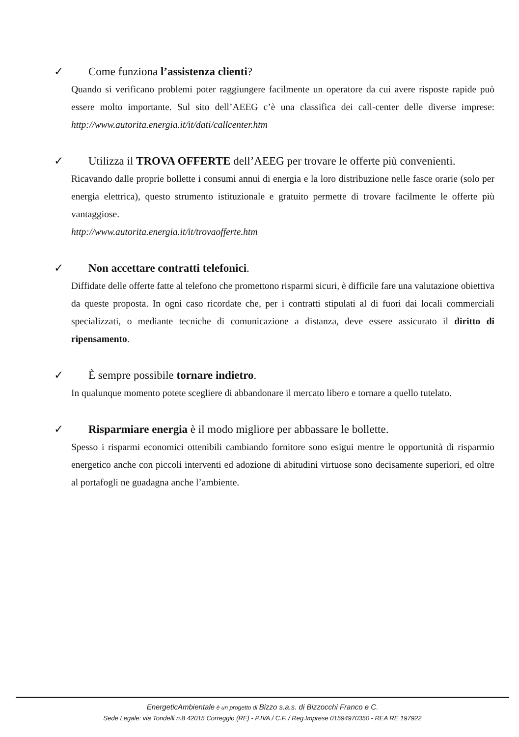✓ Come funziona l’assistenza clienti?
Quando si verificano problemi poter raggiungere facilmente un operatore da cui avere risposte rapide può essere molto importante. Sul sito dell’AEEG c’è una classifica dei call-center delle diverse imprese: http://www.autorita.energia.it/it/dati/callcenter.htm
✓ Utilizza il TROVA OFFERTE dell’AEEG per trovare le offerte più convenienti.
Ricavando dalle proprie bollette i consumi annui di energia e la loro distribuzione nelle fasce orarie (solo per energia elettrica), questo strumento istituzionale e gratuito permette di trovare facilmente le offerte più vantaggiose.
http://www.autorita.energia.it/it/trovaofferte.htm
✓ Non accettare contratti telefonici.
Diffidate delle offerte fatte al telefono che promettono risparmi sicuri, è difficile fare una valutazione obiettiva da queste proposta. In ogni caso ricordate che, per i contratti stipulati al di fuori dai locali commerciali specializzati, o mediante tecniche di comunicazione a distanza, deve essere assicurato il diritto di ripensamento.
✓ È sempre possibile tornare indietro.
In qualunque momento potete scegliere di abbandonare il mercato libero e tornare a quello tutelato.
✓ Risparmiare energia è il modo migliore per abbassare le bollette.
Spesso i risparmi economici ottenibili cambiando fornitore sono esigui mentre le opportunità di risparmio energetico anche con piccoli interventi ed adozione di abitudini virtuose sono decisamente superiori, ed oltre al portafogli ne guadagna anche l’ambiente.
EnergeticAmbientale è un progetto di Bizzo s.a.s. di Bizzocchi Franco e C.
Sede Legale: via Tondelli n.8 42015 Correggio (RE) - P.IVA / C.F. / Reg.Imprese 01594970350 - REA RE 197922